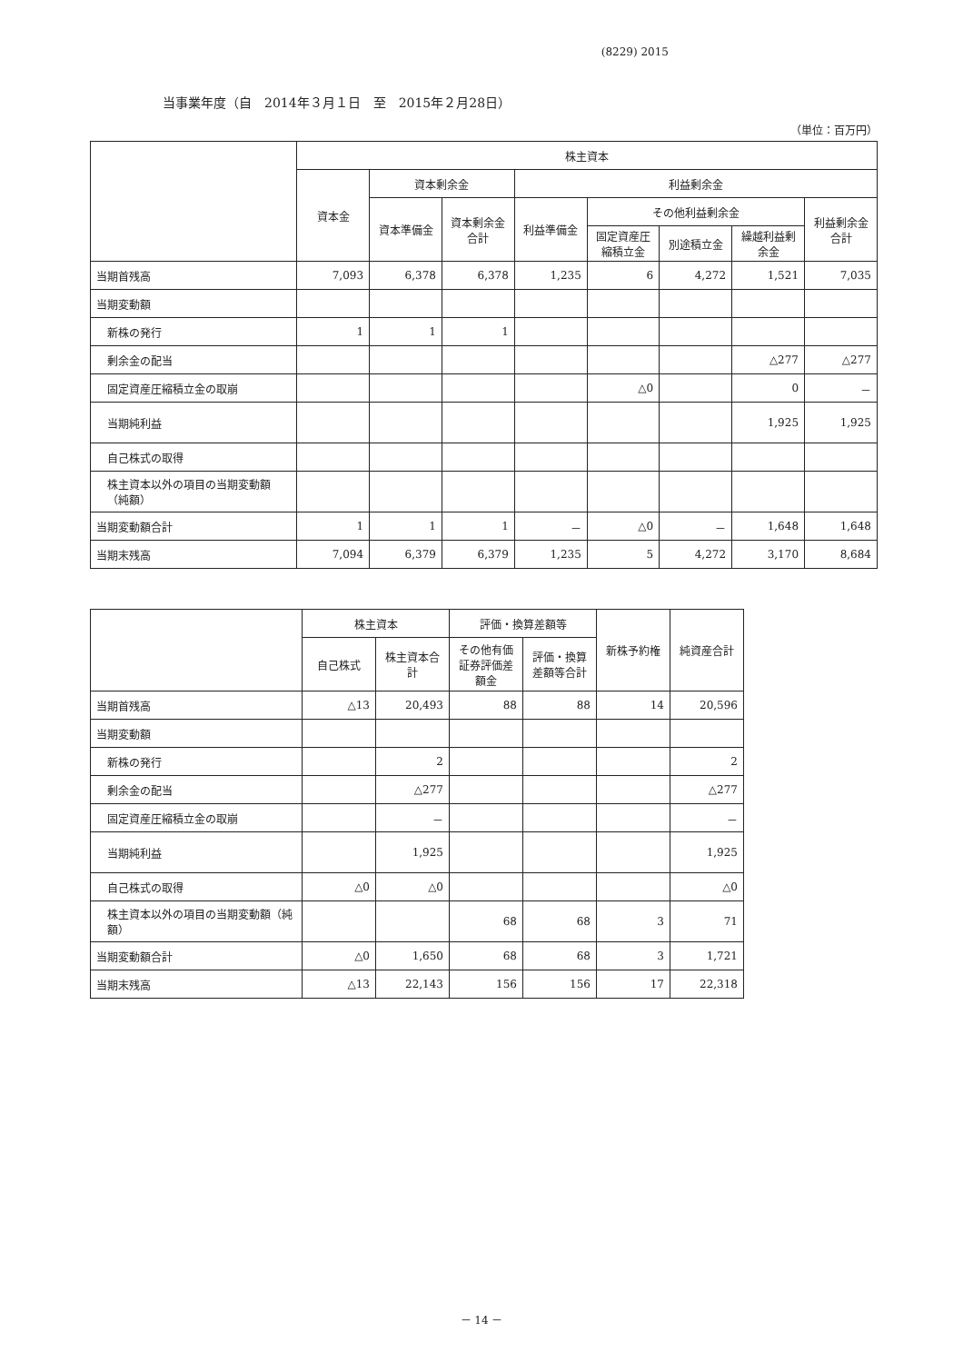(8229) 2015
当事業年度（自　2014年３月１日　至　2015年２月28日）
（単位：百万円）
| | 株主資本 | | | | | | | |
| --- | --- | --- | --- | --- | --- | --- | --- | --- |
| | 資本金 | 資本剰余金 | | 利益剰余金 | | | | |
| | | 資本準備金 | 資本剰余金合計 | 利益準備金 | その他利益剰余金 | | | 利益剰余金合計 |
| | | | | | 固定資産圧縮積立金 | 別途積立金 | 繰越利益剰余金 | |
| 当期首残高 | 7,093 | 6,378 | 6,378 | 1,235 | 6 | 4,272 | 1,521 | 7,035 |
| 当期変動額 | | | | | | | | |
| 新株の発行 | 1 | 1 | 1 | | | | | |
| 剰余金の配当 | | | | | | | △277 | △277 |
| 固定資産圧縮積立金の取崩 | | | | | △0 | | 0 | － |
| 当期純利益 | | | | | | | 1,925 | 1,925 |
| 自己株式の取得 | | | | | | | | |
| 株主資本以外の項目の当期変動額（純額） | | | | | | | | |
| 当期変動額合計 | 1 | 1 | 1 | － | △0 | － | 1,648 | 1,648 |
| 当期末残高 | 7,094 | 6,379 | 6,379 | 1,235 | 5 | 4,272 | 3,170 | 8,684 |
| | 株主資本 | | 評価・換算差額等 | | 新株予約権 | 純資産合計 |
| --- | --- | --- | --- | --- | --- | --- |
| | 自己株式 | 株主資本合計 | その他有価証券評価差額金 | 評価・換算差額等合計 | | |
| 当期首残高 | △13 | 20,493 | 88 | 88 | 14 | 20,596 |
| 当期変動額 | | | | | | |
| 新株の発行 | | 2 | | | | 2 |
| 剰余金の配当 | | △277 | | | | △277 |
| 固定資産圧縮積立金の取崩 | | － | | | | － |
| 当期純利益 | | 1,925 | | | | 1,925 |
| 自己株式の取得 | △0 | △0 | | | | △0 |
| 株主資本以外の項目の当期変動額（純額） | | | 68 | 68 | 3 | 71 |
| 当期変動額合計 | △0 | 1,650 | 68 | 68 | 3 | 1,721 |
| 当期末残高 | △13 | 22,143 | 156 | 156 | 17 | 22,318 |
－ 14 －